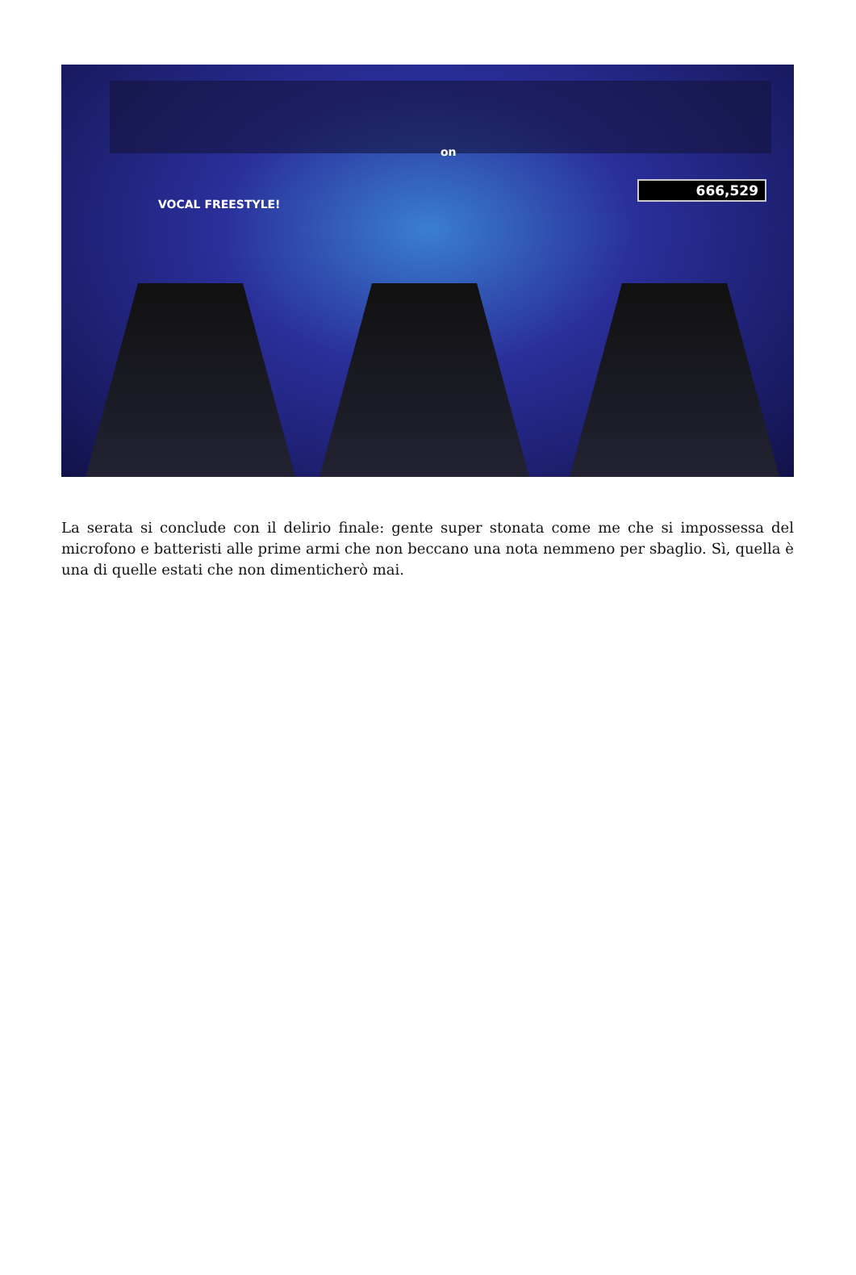on
VOCAL FREESTYLE!
666,529
La serata si conclude con il delirio finale: gente super stonata come me che si impossessa del microfono e batteristi alle prime armi che non beccano una nota nemmeno per sbaglio. Sì, quella è una di quelle estati che non dimenticherò mai.